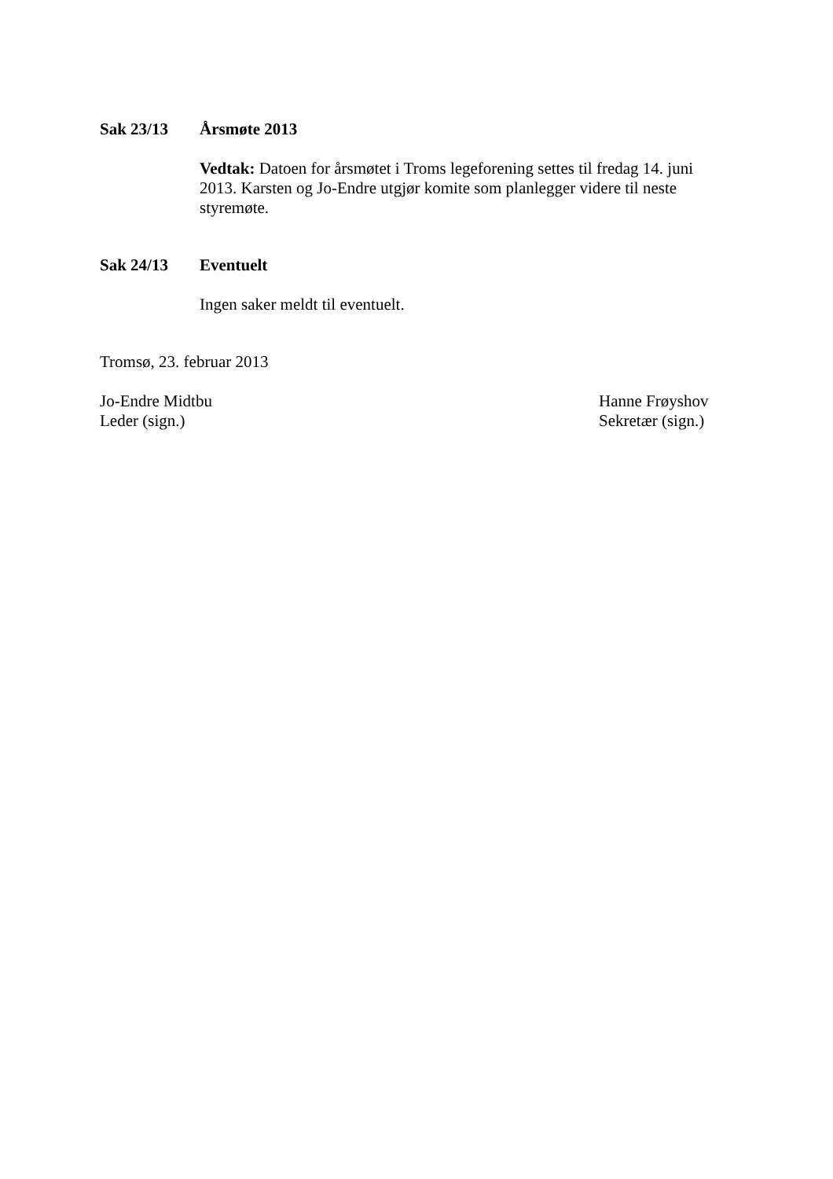Sak 23/13 Årsmøte 2013
Vedtak: Datoen for årsmøtet i Troms legeforening settes til fredag 14. juni 2013. Karsten og Jo-Endre utgjør komite som planlegger videre til neste styremøte.
Sak 24/13 Eventuelt
Ingen saker meldt til eventuelt.
Tromsø, 23. februar 2013
Jo-Endre Midtbu
Leder (sign.)
Hanne Frøyshov
Sekretær (sign.)